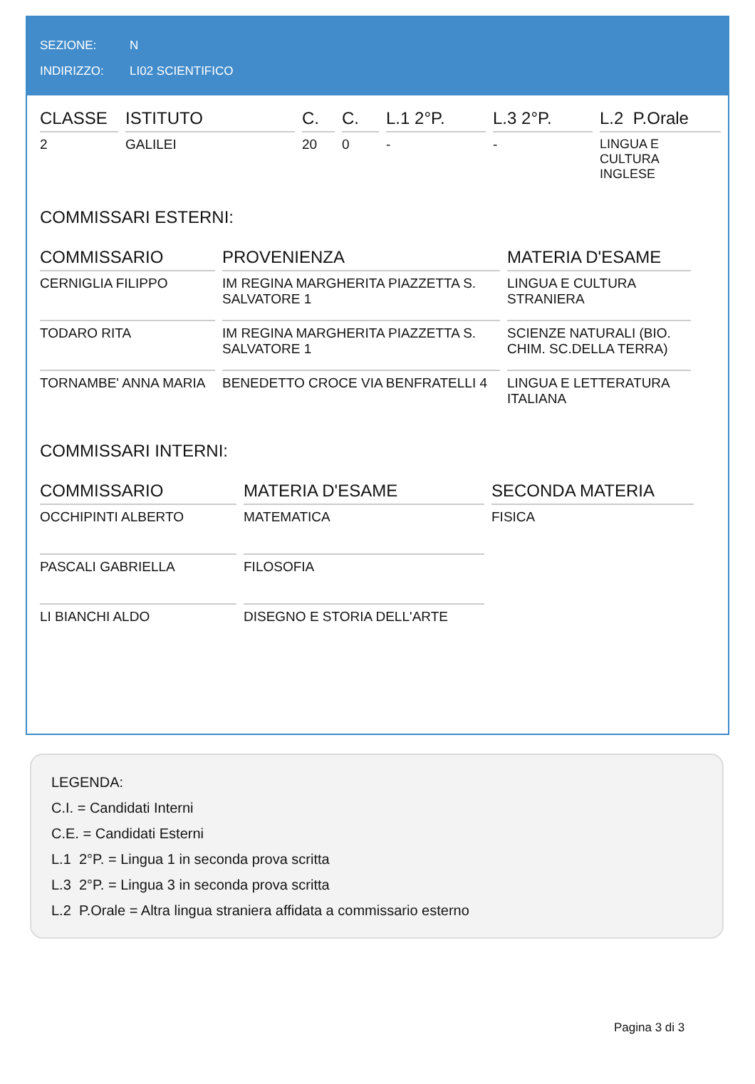SEZIONE: N
INDIRIZZO: LI02 SCIENTIFICO
| CLASSE | ISTITUTO | C. | C. | L.1 2°P. | L.3 2°P. | L.2 P.Orale |
| --- | --- | --- | --- | --- | --- | --- |
| 2 | GALILEI | 20 | 0 | - | - | LINGUA E CULTURA INGLESE |
COMMISSARI ESTERNI:
| COMMISSARIO | PROVENIENZA | MATERIA D'ESAME |
| --- | --- | --- |
| CERNIGLIA FILIPPO | IM REGINA MARGHERITA PIAZZETTA S. SALVATORE 1 | LINGUA E CULTURA STRANIERA |
| TODARO RITA | IM REGINA MARGHERITA PIAZZETTA S. SALVATORE 1 | SCIENZE NATURALI (BIO. CHIM. SC.DELLA TERRA) |
| TORNAMBE' ANNA MARIA | BENEDETTO CROCE VIA BENFRATELLI 4 | LINGUA E LETTERATURA ITALIANA |
COMMISSARI INTERNI:
| COMMISSARIO | MATERIA D'ESAME | SECONDA MATERIA |
| --- | --- | --- |
| OCCHIPINTI ALBERTO | MATEMATICA | FISICA |
| PASCALI GABRIELLA | FILOSOFIA | |
| LI BIANCHI ALDO | DISEGNO E STORIA DELL'ARTE | |
LEGENDA:
C.I. = Candidati Interni
C.E. = Candidati Esterni
L.1 2°P. = Lingua 1 in seconda prova scritta
L.3 2°P. = Lingua 3 in seconda prova scritta
L.2 P.Orale = Altra lingua straniera affidata a commissario esterno
Pagina 3 di 3